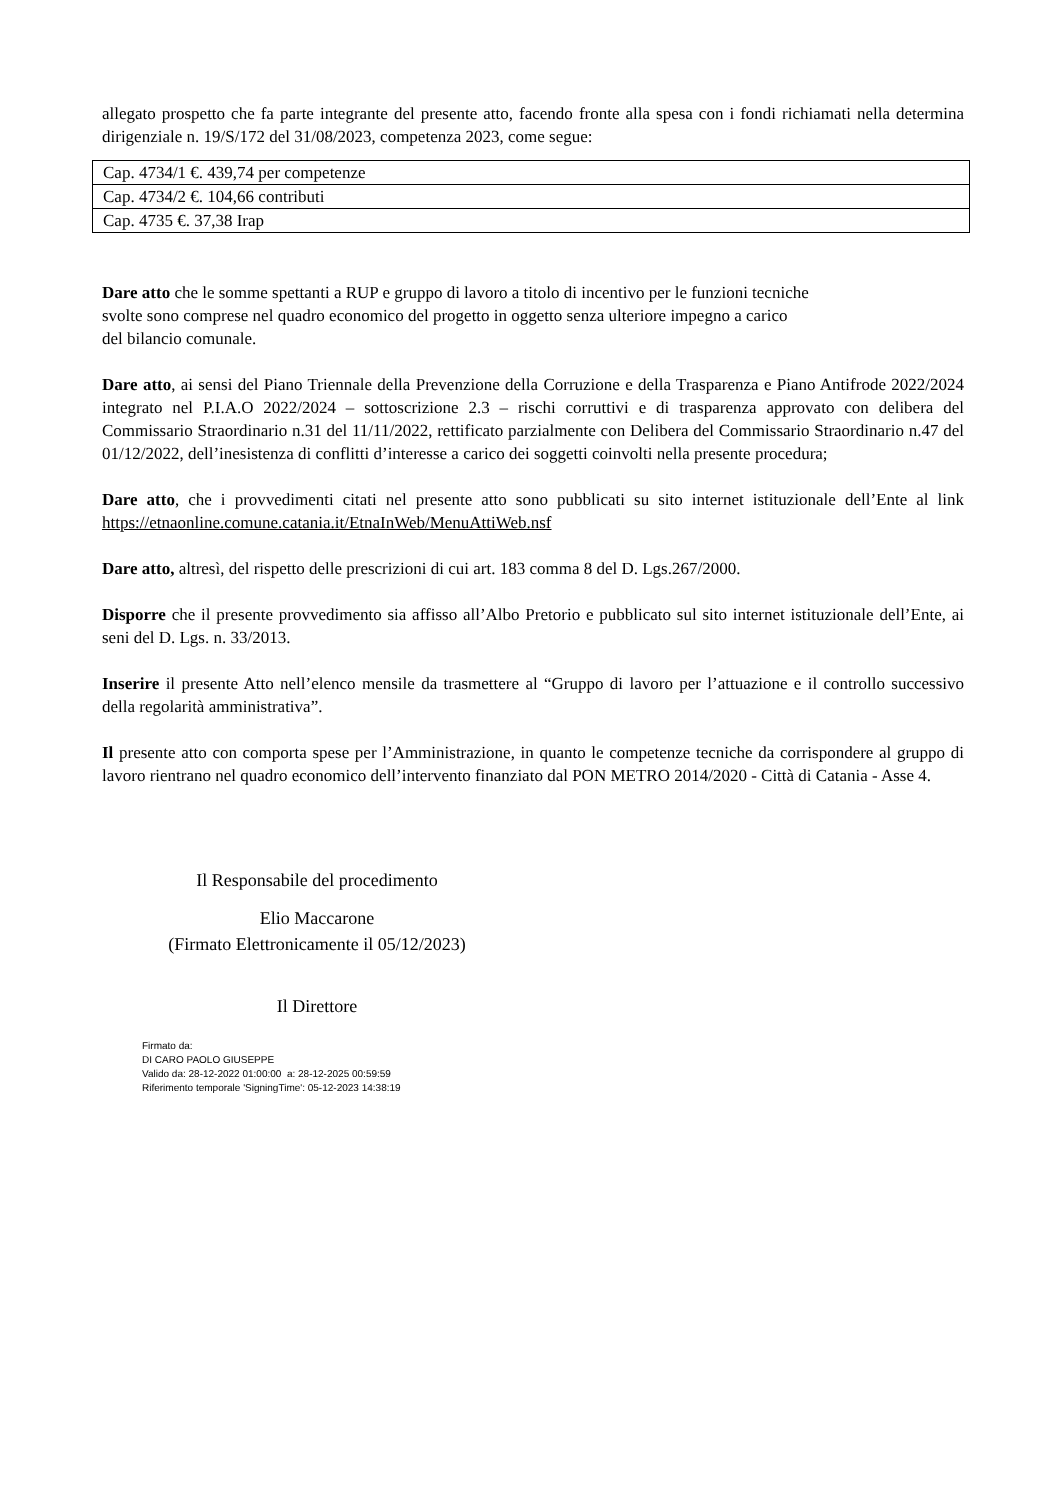allegato prospetto che fa parte integrante del presente atto, facendo fronte alla spesa con i fondi richiamati nella determina dirigenziale n. 19/S/172 del 31/08/2023, competenza 2023, come segue:
| Cap. 4734/1 €. 439,74 per competenze |
| Cap. 4734/2 €. 104,66 contributi |
| Cap. 4735 €. 37,38 Irap |
Dare atto che le somme spettanti a RUP e gruppo di lavoro a titolo di incentivo per le funzioni tecniche
svolte sono comprese nel quadro economico del progetto in oggetto senza ulteriore impegno a carico
del bilancio comunale.
Dare atto, ai sensi del Piano Triennale della Prevenzione della Corruzione e della Trasparenza e Piano Antifrode 2022/2024 integrato nel P.I.A.O 2022/2024 – sottoscrizione 2.3 – rischi corruttivi e di trasparenza approvato con delibera del Commissario Straordinario n.31 del 11/11/2022, rettificato parzialmente con Delibera del Commissario Straordinario n.47 del 01/12/2022, dell’inesistenza di conflitti d’interesse a carico dei soggetti coinvolti nella presente procedura;
Dare atto, che i provvedimenti citati nel presente atto sono pubblicati su sito internet istituzionale dell’Ente al link https://etnaonline.comune.catania.it/EtnaInWeb/MenuAttiWeb.nsf
Dare atto, altresì, del rispetto delle prescrizioni di cui art. 183 comma 8 del D. Lgs.267/2000.
Disporre che il presente provvedimento sia affisso all’Albo Pretorio e pubblicato sul sito internet istituzionale dell’Ente, ai seni del D. Lgs. n. 33/2013.
Inserire il presente Atto nell’elenco mensile da trasmettere al “Gruppo di lavoro per l’attuazione e il controllo successivo della regolarità amministrativa”.
Il presente atto con comporta spese per l’Amministrazione, in quanto le competenze tecniche da corrispondere al gruppo di lavoro rientrano nel quadro economico dell’intervento finanziato dal PON METRO 2014/2020 - Città di Catania - Asse 4.
Il Responsabile del procedimento
Elio Maccarone
(Firmato Elettronicamente il 05/12/2023)
Il Direttore
Firmato da:
DI CARO PAOLO GIUSEPPE
Valido da: 28-12-2022 01:00:00 a: 28-12-2025 00:59:59
Riferimento temporale 'SigningTime': 05-12-2023 14:38:19